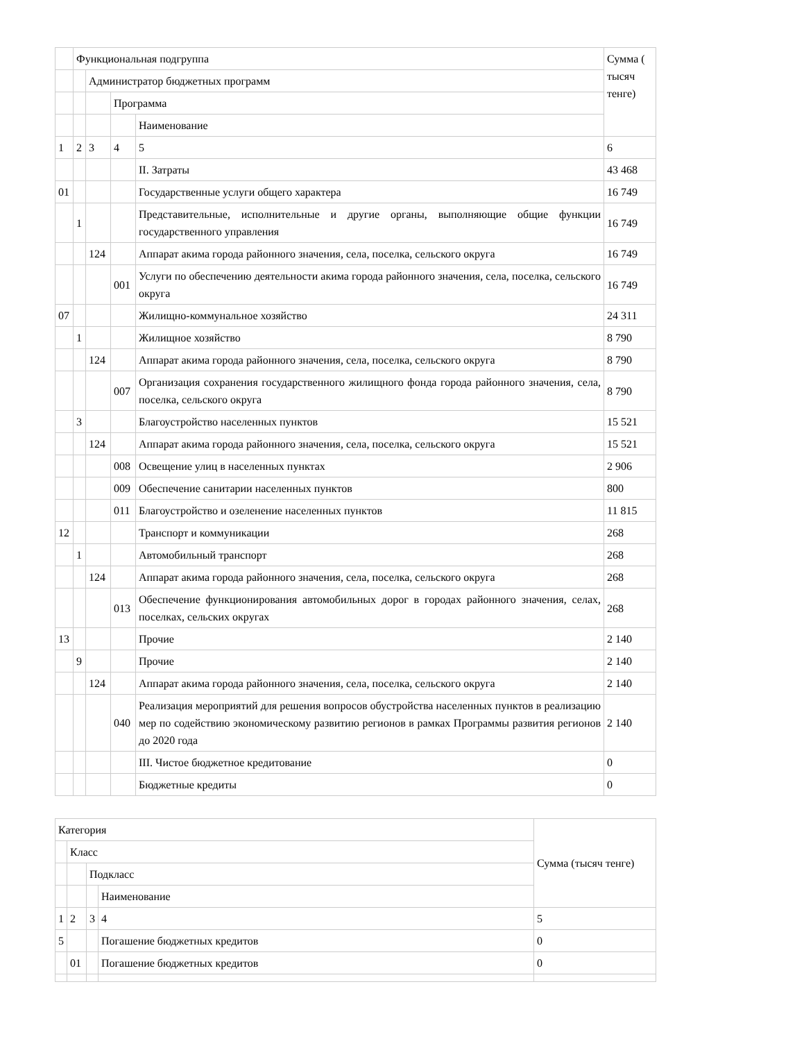| | Функциональная подгруппа | | | | Сумма ( тысяч тенге) |
| | | Администратор бюджетных программ | | | |
| | | | Программа | | |
| | | | | Наименование | |
| 1 | 2 | 3 | 4 | 5 | 6 |
| | | | | II. Затраты | 43 468 |
| 01 | | | | Государственные услуги общего характера | 16 749 |
| | 1 | | | Представительные, исполнительные и другие органы, выполняющие общие функции государственного управления | 16 749 |
| | | 124 | | Аппарат акима города районного значения, села, поселка, сельского округа | 16 749 |
| | | | 001 | Услуги по обеспечению деятельности акима города районного значения, села, поселка, сельского округа | 16 749 |
| 07 | | | | Жилищно-коммунальное хозяйство | 24 311 |
| | 1 | | | Жилищное хозяйство | 8 790 |
| | | 124 | | Аппарат акима города районного значения, села, поселка, сельского округа | 8 790 |
| | | | 007 | Организация сохранения государственного жилищного фонда города районного значения, села, поселка, сельского округа | 8 790 |
| | 3 | | | Благоустройство населенных пунктов | 15 521 |
| | | 124 | | Аппарат акима города районного значения, села, поселка, сельского округа | 15 521 |
| | | | 008 | Освещение улиц в населенных пунктах | 2 906 |
| | | | 009 | Обеспечение санитарии населенных пунктов | 800 |
| | | | 011 | Благоустройство и озеленение населенных пунктов | 11 815 |
| 12 | | | | Транспорт и коммуникации | 268 |
| | 1 | | | Автомобильный транспорт | 268 |
| | | 124 | | Аппарат акима города районного значения, села, поселка, сельского округа | 268 |
| | | | 013 | Обеспечение функционирования автомобильных дорог в городах районного значения, селах, поселках, сельских округах | 268 |
| 13 | | | | Прочие | 2 140 |
| | 9 | | | Прочие | 2 140 |
| | | 124 | | Аппарат акима города районного значения, села, поселка, сельского округа | 2 140 |
| | | | 040 | Реализация мероприятий для решения вопросов обустройства населенных пунктов в реализацию мер по содействию экономическому развитию регионов в рамках Программы развития регионов до 2020 года | 2 140 |
| | | | | III. Чистое бюджетное кредитование | 0 |
| | | | | Бюджетные кредиты | 0 |
| Категория | | | | Сумма (тысяч тенге) |
| | Класс | | | |
| | | Подкласс | | |
| | | | Наименование | |
| 1 | 2 | 3 | 4 | 5 |
| 5 | | | Погашение бюджетных кредитов | 0 |
| | 01 | | Погашение бюджетных кредитов | 0 |